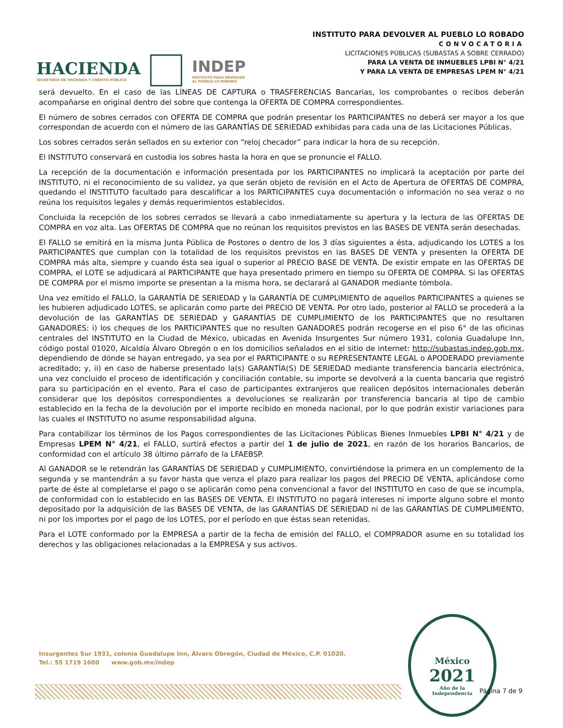HACIENDA
SECRETARÍA DE HACIENDA Y CRÉDITO PÚBLICO
INDEP
INSTITUTO PARA DEVOLVER
AL PUEBLO LO ROBADO
INSTITUTO PARA DEVOLVER AL PUEBLO LO ROBADO
CONVOCATORIA
LICITACIONES PÚBLICAS (SUBASTAS A SOBRE CERRADO)
PARA LA VENTA DE INMUEBLES LPBI N° 4/21
Y PARA LA VENTA DE EMPRESAS LPEM N° 4/21
será devuelto. En el caso de las LÍNEAS DE CAPTURA o TRASFERENCIAS Bancarias, los comprobantes o recibos deberán acompañarse en original dentro del sobre que contenga la OFERTA DE COMPRA correspondientes.
El número de sobres cerrados con OFERTA DE COMPRA que podrán presentar los PARTICIPANTES no deberá ser mayor a los que correspondan de acuerdo con el número de las GARANTÍAS DE SERIEDAD exhibidas para cada una de las Licitaciones Públicas.
Los sobres cerrados serán sellados en su exterior con “reloj checador” para indicar la hora de su recepción.
El INSTITUTO conservará en custodia los sobres hasta la hora en que se pronuncie el FALLO.
La recepción de la documentación e información presentada por los PARTICIPANTES no implicará la aceptación por parte del INSTITUTO, ni el reconocimiento de su validez, ya que serán objeto de revisión en el Acto de Apertura de OFERTAS DE COMPRA, quedando el INSTITUTO facultado para descalificar a los PARTICIPANTES cuya documentación o información no sea veraz o no reúna los requisitos legales y demás requerimientos establecidos.
Concluida la recepción de los sobres cerrados se llevará a cabo inmediatamente su apertura y la lectura de las OFERTAS DE COMPRA en voz alta. Las OFERTAS DE COMPRA que no reúnan los requisitos previstos en las BASES DE VENTA serán desechadas.
El FALLO se emitirá en la misma Junta Pública de Postores o dentro de los 3 días siguientes a ésta, adjudicando los LOTES a los PARTICIPANTES que cumplan con la totalidad de los requisitos previstos en las BASES DE VENTA y presenten la OFERTA DE COMPRA más alta, siempre y cuando ésta sea igual o superior al PRECIO BASE DE VENTA. De existir empate en las OFERTAS DE COMPRA, el LOTE se adjudicará al PARTICIPANTE que haya presentado primero en tiempo su OFERTA DE COMPRA. Si las OFERTAS DE COMPRA por el mismo importe se presentan a la misma hora, se declarará al GANADOR mediante tómbola.
Una vez emitido el FALLO, la GARANTÍA DE SERIEDAD y la GARANTÍA DE CUMPLIMIENTO de aquellos PARTICIPANTES a quienes se les hubieren adjudicado LOTES, se aplicarán como parte del PRECIO DE VENTA. Por otro lado, posterior al FALLO se procederá a la devolución de las GARANTÍAS DE SERIEDAD y GARANTÍAS DE CUMPLIMIENTO de los PARTICIPANTES que no resultaren GANADORES: i) los cheques de los PARTICIPANTES que no resulten GANADORES podrán recogerse en el piso 6° de las oficinas centrales del INSTITUTO en la Ciudad de México, ubicadas en Avenida Insurgentes Sur número 1931, colonia Guadalupe Inn, código postal 01020, Alcaldía Álvaro Obregón o en los domicilios señalados en el sitio de internet: http://subastas.indep.gob.mx, dependiendo de dónde se hayan entregado, ya sea por el PARTICIPANTE o su REPRESENTANTE LEGAL o APODERADO previamente acreditado; y, ii) en caso de haberse presentado la(s) GARANTÍA(S) DE SERIEDAD mediante transferencia bancaria electrónica, una vez concluido el proceso de identificación y conciliación contable, su importe se devolverá a la cuenta bancaria que registró para su participación en el evento. Para el caso de participantes extranjeros que realicen depósitos internacionales deberán considerar que los depósitos correspondientes a devoluciones se realizarán por transferencia bancaria al tipo de cambio establecido en la fecha de la devolución por el importe recibido en moneda nacional, por lo que podrán existir variaciones para las cuales el INSTITUTO no asume responsabilidad alguna.
Para contabilizar los términos de los Pagos correspondientes de las Licitaciones Públicas Bienes Inmuebles LPBI N° 4/21 y de Empresas LPEM N° 4/21, el FALLO, surtirá efectos a partir del 1 de julio de 2021, en razón de los horarios Bancarios, de conformidad con el artículo 38 último párrafo de la LFAEBSP.
Al GANADOR se le retendrán las GARANTÍAS DE SERIEDAD y CUMPLIMIENTO, convirtiéndose la primera en un complemento de la segunda y se mantendrán a su favor hasta que venza el plazo para realizar los pagos del PRECIO DE VENTA, aplicándose como parte de éste al completarse el pago o se aplicarán como pena convencional a favor del INSTITUTO en caso de que se incumpla, de conformidad con lo establecido en las BASES DE VENTA. El INSTITUTO no pagará intereses ni importe alguno sobre el monto depositado por la adquisición de las BASES DE VENTA, de las GARANTÍAS DE SERIEDAD ni de las GARANTÍAS DE CUMPLIMIENTO, ni por los importes por el pago de los LOTES, por el período en que éstas sean retenidas.
Para el LOTE conformado por la EMPRESA a partir de la fecha de emisión del FALLO, el COMPRADOR asume en su totalidad los derechos y las obligaciones relacionadas a la EMPRESA y sus activos.
Insurgentes Sur 1931, colonia Guadalupe Inn, Álvaro Obregón, Ciudad de México, C.P. 01020.
Tel.: 55 1719 1600 www.gob.mx/indep
México
2021
Año de la
Independencia
Página 7 de 9